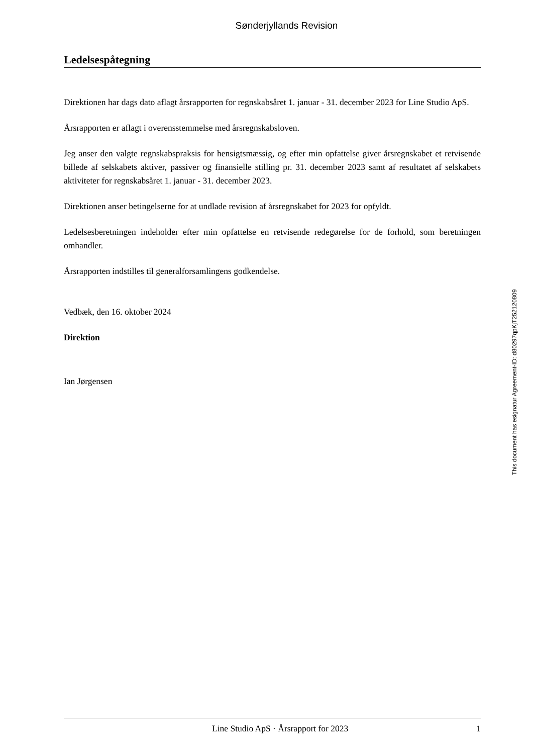Sønderjyllands Revision
Ledelsespåtegning
Direktionen har dags dato aflagt årsrapporten for regnskabsåret 1. januar - 31. december 2023 for Line Studio ApS.
Årsrapporten er aflagt i overensstemmelse med årsregnskabsloven.
Jeg anser den valgte regnskabspraksis for hensigtsmæssig, og efter min opfattelse giver årsregnskabet et retvisende billede af selskabets aktiver, passiver og finansielle stilling pr. 31. december 2023 samt af resultatet af selskabets aktiviteter for regnskabsåret 1. januar - 31. december 2023.
Direktionen anser betingelserne for at undlade revision af årsregnskabet for 2023 for opfyldt.
Ledelsesberetningen indeholder efter min opfattelse en retvisende redegørelse for de forhold, som beretningen omhandler.
Årsrapporten indstilles til generalforsamlingens godkendelse.
Vedbæk, den 16. oktober 2024
Direktion
Ian Jørgensen
This document has esignatur Agreement-ID: d80297qpKjT252120809
Line Studio ApS · Årsrapport for 2023 1